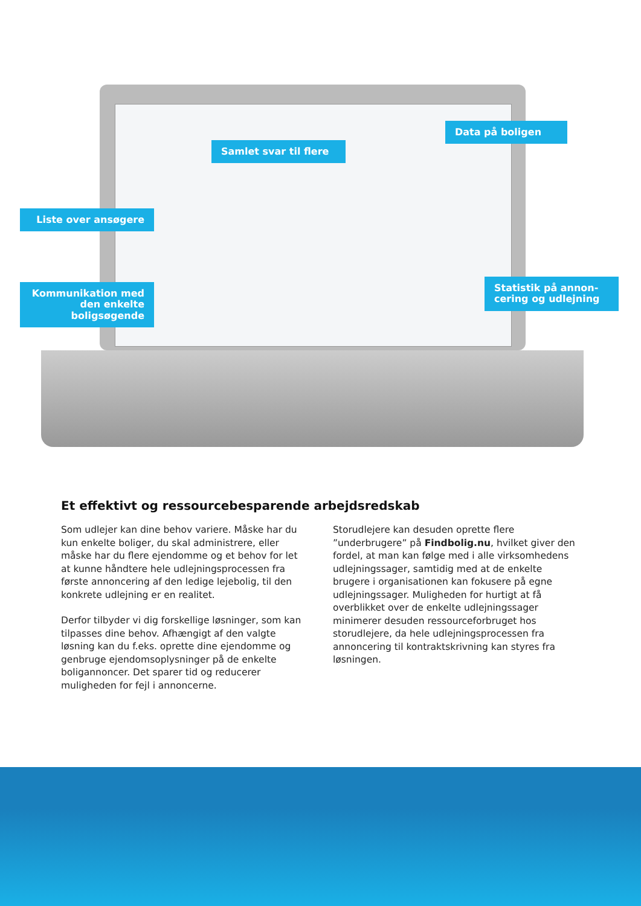Samlet svar til flere
Data på boligen
Liste over ansøgere
Kommunikation med den enkelte boligsøgende
Statistik på annon-cering og udlejning
Et effektivt og ressourcebesparende arbejdsredskab
Som udlejer kan dine behov variere. Måske har du kun enkelte boliger, du skal administrere, eller måske har du flere ejendomme og et behov for let at kunne håndtere hele udlejningsprocessen fra første annoncering af den ledige lejebolig, til den konkrete udlejning er en realitet.
Derfor tilbyder vi dig forskellige løsninger, som kan tilpasses dine behov. Afhængigt af den valgte løsning kan du f.eks. oprette dine ejendomme og genbruge ejendomsoplysninger på de enkelte boligannoncer. Det sparer tid og reducerer muligheden for fejl i annoncerne.
Storudlejere kan desuden oprette flere ”underbrugere” på Findbolig.nu, hvilket giver den fordel, at man kan følge med i alle virksomhedens udlejningssager, samtidig med at de enkelte brugere i organisationen kan fokusere på egne udlejningssager. Muligheden for hurtigt at få overblikket over de enkelte udlejningssager minimerer desuden ressourceforbruget hos storudlejere, da hele udlejningsprocessen fra annoncering til kontraktskrivning kan styres fra løsningen.